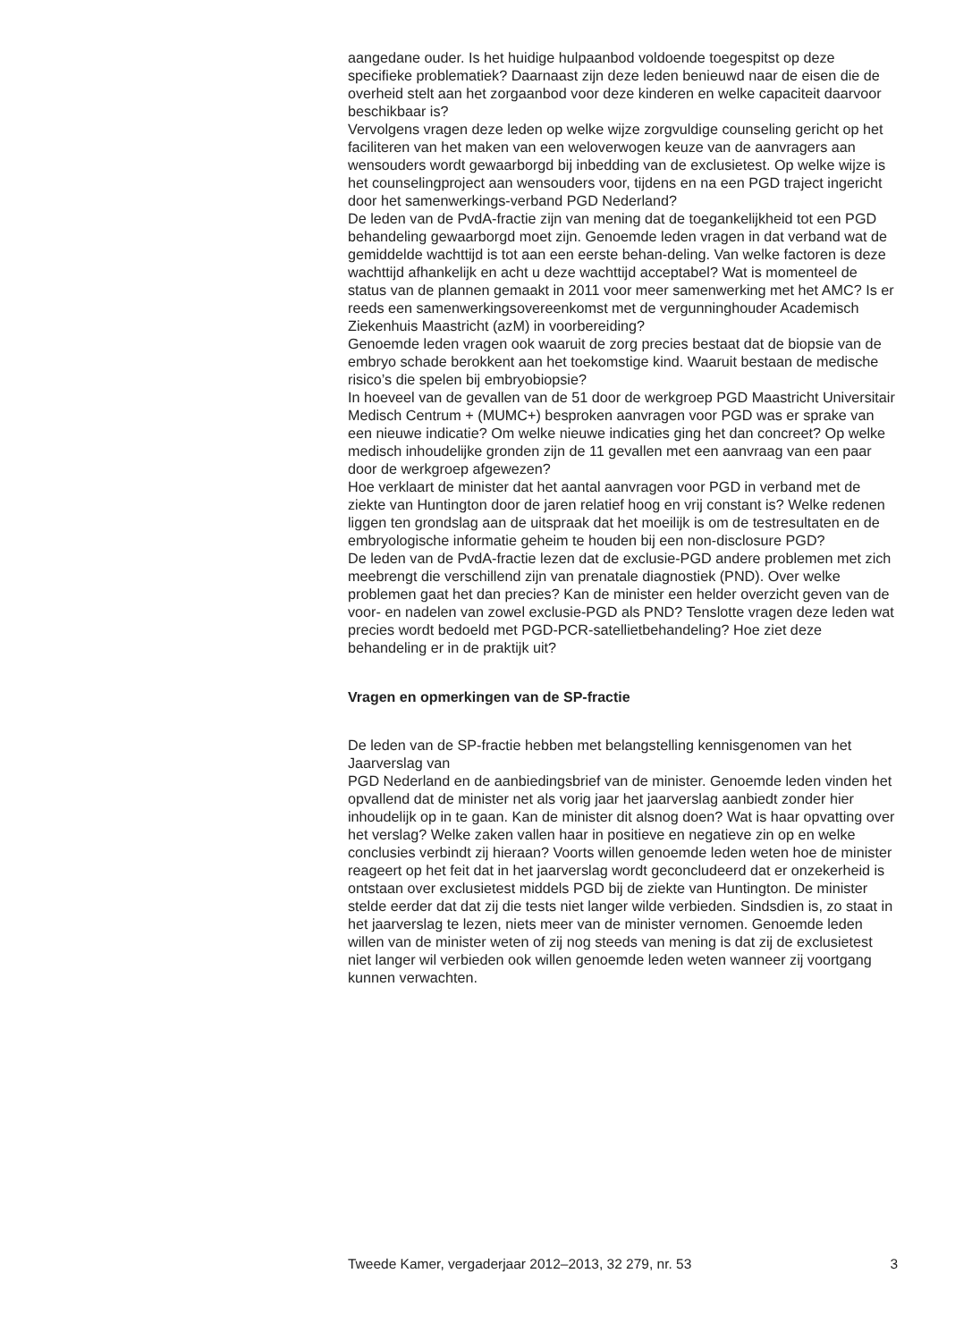aangedane ouder. Is het huidige hulpaanbod voldoende toegespitst op deze specifieke problematiek? Daarnaast zijn deze leden benieuwd naar de eisen die de overheid stelt aan het zorgaanbod voor deze kinderen en welke capaciteit daarvoor beschikbaar is?
Vervolgens vragen deze leden op welke wijze zorgvuldige counseling gericht op het faciliteren van het maken van een weloverwogen keuze van de aanvragers aan wensouders wordt gewaarborgd bij inbedding van de exclusietest. Op welke wijze is het counselingproject aan wensouders voor, tijdens en na een PGD traject ingericht door het samenwerkings-verband PGD Nederland?
De leden van de PvdA-fractie zijn van mening dat de toegankelijkheid tot een PGD behandeling gewaarborgd moet zijn. Genoemde leden vragen in dat verband wat de gemiddelde wachttijd is tot aan een eerste behan-deling. Van welke factoren is deze wachttijd afhankelijk en acht u deze wachttijd acceptabel? Wat is momenteel de status van de plannen gemaakt in 2011 voor meer samenwerking met het AMC? Is er reeds een samenwerkingsovereenkomst met de vergunninghouder Academisch Ziekenhuis Maastricht (azM) in voorbereiding?
Genoemde leden vragen ook waaruit de zorg precies bestaat dat de biopsie van de embryo schade berokkent aan het toekomstige kind. Waaruit bestaan de medische risico’s die spelen bij embryobiopsie?
In hoeveel van de gevallen van de 51 door de werkgroep PGD Maastricht Universitair Medisch Centrum + (MUMC+) besproken aanvragen voor PGD was er sprake van een nieuwe indicatie? Om welke nieuwe indicaties ging het dan concreet? Op welke medisch inhoudelijke gronden zijn de 11 gevallen met een aanvraag van een paar door de werkgroep afgewezen?
Hoe verklaart de minister dat het aantal aanvragen voor PGD in verband met de ziekte van Huntington door de jaren relatief hoog en vrij constant is? Welke redenen liggen ten grondslag aan de uitspraak dat het moeilijk is om de testresultaten en de embryologische informatie geheim te houden bij een non-disclosure PGD?
De leden van de PvdA-fractie lezen dat de exclusie-PGD andere problemen met zich meebrengt die verschillend zijn van prenatale diagnostiek (PND). Over welke problemen gaat het dan precies? Kan de minister een helder overzicht geven van de voor- en nadelen van zowel exclusie-PGD als PND? Tenslotte vragen deze leden wat precies wordt bedoeld met PGD-PCR-satellietbehandeling? Hoe ziet deze behandeling er in de praktijk uit?
Vragen en opmerkingen van de SP-fractie
De leden van de SP-fractie hebben met belangstelling kennisgenomen van het Jaarverslag van
PGD Nederland en de aanbiedingsbrief van de minister. Genoemde leden vinden het opvallend dat de minister net als vorig jaar het jaarverslag aanbiedt zonder hier inhoudelijk op in te gaan. Kan de minister dit alsnog doen? Wat is haar opvatting over het verslag? Welke zaken vallen haar in positieve en negatieve zin op en welke conclusies verbindt zij hieraan? Voorts willen genoemde leden weten hoe de minister reageert op het feit dat in het jaarverslag wordt geconcludeerd dat er onzekerheid is ontstaan over exclusietest middels PGD bij de ziekte van Huntington. De minister stelde eerder dat dat zij die tests niet langer wilde verbieden. Sindsdien is, zo staat in het jaarverslag te lezen, niets meer van de minister vernomen. Genoemde leden willen van de minister weten of zij nog steeds van mening is dat zij de exclusietest niet langer wil verbieden ook willen genoemde leden weten wanneer zij voortgang kunnen verwachten.
Tweede Kamer, vergaderjaar 2012–2013, 32 279, nr. 53 3